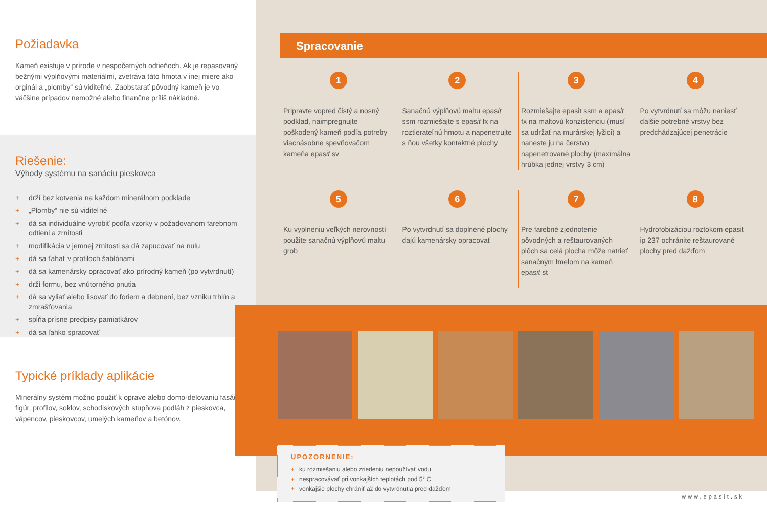Požiadavka
Kameň existuje v prírode v nespočetných odtieňoch. Ak je repasovaný bežnými výplňovými materiálmi, zvetráva táto hmota v inej miere ako orginál a „plomby“ sú viditeľné. Zaobstarať pôvodný kameň je vo väčšine prípadov nemožné alebo finančne príliš nákladné.
Riešenie:
Výhody systému na sanáciu pieskovca
+ drží bez kotvenia na každom minerálnom podklade
+ „Plomby“ nie sú viditeľné
+ dá sa individuálne vyrobiť podľa vzorky v požadovanom farebnom odtieni a zrnitosti
+ modifikácia v jemnej zrnitosti sa dá zapucovať na nulu
+ dá sa ťahať v profiloch šablónami
+ dá sa kamenársky opracovať ako prírodný kameň (po vytvrdnutí)
+ drží formu, bez vnútorného pnutia
+ dá sa vyliať alebo lisovať do foriem a debnení, bez vzniku trhlín a zmrašťovania
+ spĺňa prísne predpisy pamiatkárov
+ dá sa ľahko spracovať
Typické príklady aplikácie
Minerálny systém možno použiť k oprave alebo domo-delovaniu fasád, figúr, profilov, soklov, schodiskových stupňova podláh z pieskovca, vápencov, pieskovcov, umelých kameňov a betónov.
Spracovanie
1
Pripravte vopred čistý a nosný podklad, naimpregnujte poškodený kameň podľa potreby viacnásobne spevňovačom kameňa epasit sv
2
Sanačnú výplňovú maltu epasit ssm rozmiešajte s epasit fx na roztierateľnú hmotu a napenetrujte s ňou všetky kontaktné plochy
3
Rozmiešajte epasit ssm a epasit fx na maltovú konzistenciu (musí sa udržať na murárskej lyžici) a naneste ju na čerstvo napenetrované plochy (maximálna hrúbka jednej vrstvy 3 cm)
4
Po vytvrdnutí sa môžu naniesť ďalšie potrebné vrstvy bez predchádzajúcej penetrácie
5
Ku vyplneniu veľkých nerovností použite sanačnú výplňovú maltu grob
6
Po vytvrdnutí sa doplnené plochy dajú kamenársky opracovať
7
Pre farebné zjednotenie pôvodných a reštaurovaných plôch sa celá plocha môže natrieť sanačným tmelom na kameň epasit st
8
Hydrofobizáciou roztokom epasit ip 237 ochránite reštaurované plochy pred dažďom
UPOZORNENIE:
+ ku rozmiešaniu alebo zriedeniu nepoužívať vodu
+ nespracovávať pri vonkajších teplotách pod 5° C
+ vonkajšie plochy chrániť až do vytvrdnutia pred dažďom
www.epasit.sk